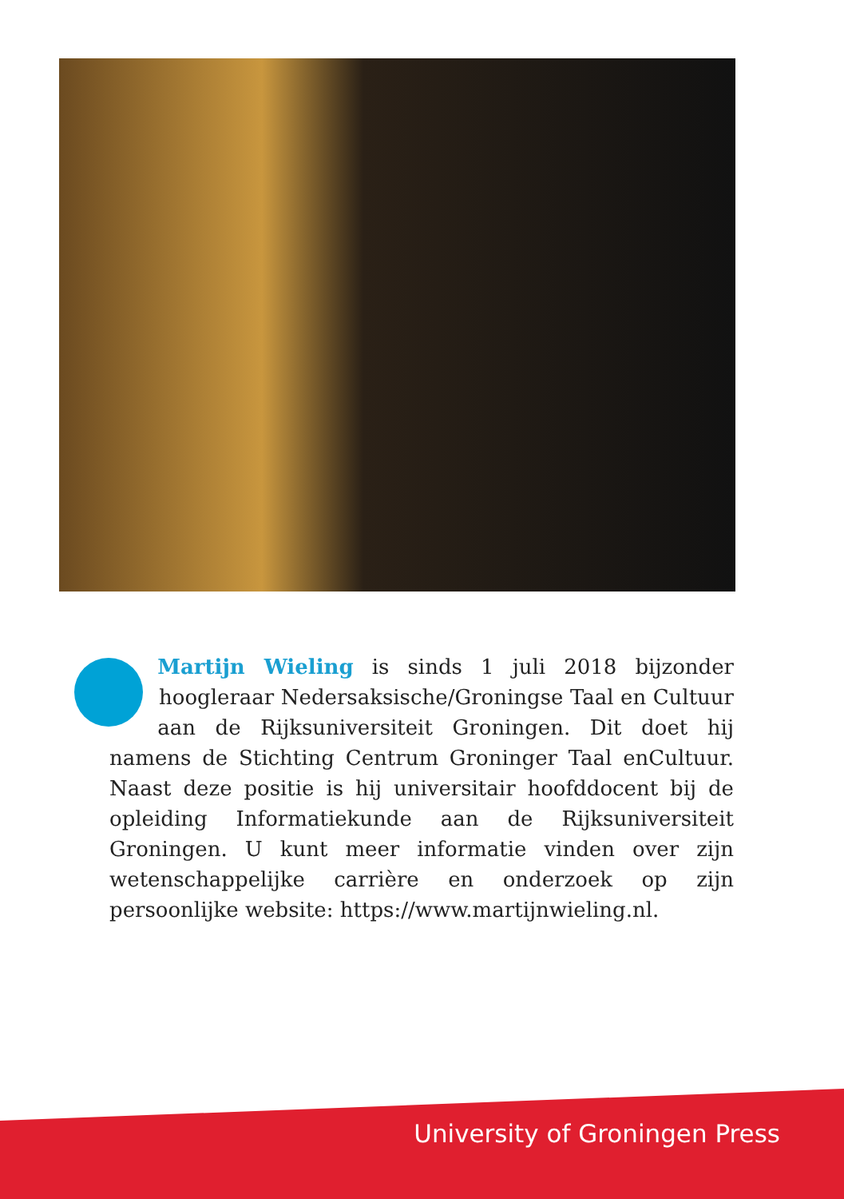Martijn Wieling is sinds 1 juli 2018 bijzonder hoogleraar Nedersaksische/Groningse Taal en Cultuur aan de Rijksuniversiteit Groningen. Dit doet hij namens de Stichting Centrum Groninger Taal enCultuur. Naast deze positie is hij universitair hoofddocent bij de opleiding Informatiekunde aan de Rijksuniversiteit Groningen. U kunt meer informatie vinden over zijn wetenschappelijke carrière en onderzoek op zijn persoonlijke website: https://www.martijnwieling.nl.
University of Groningen Press